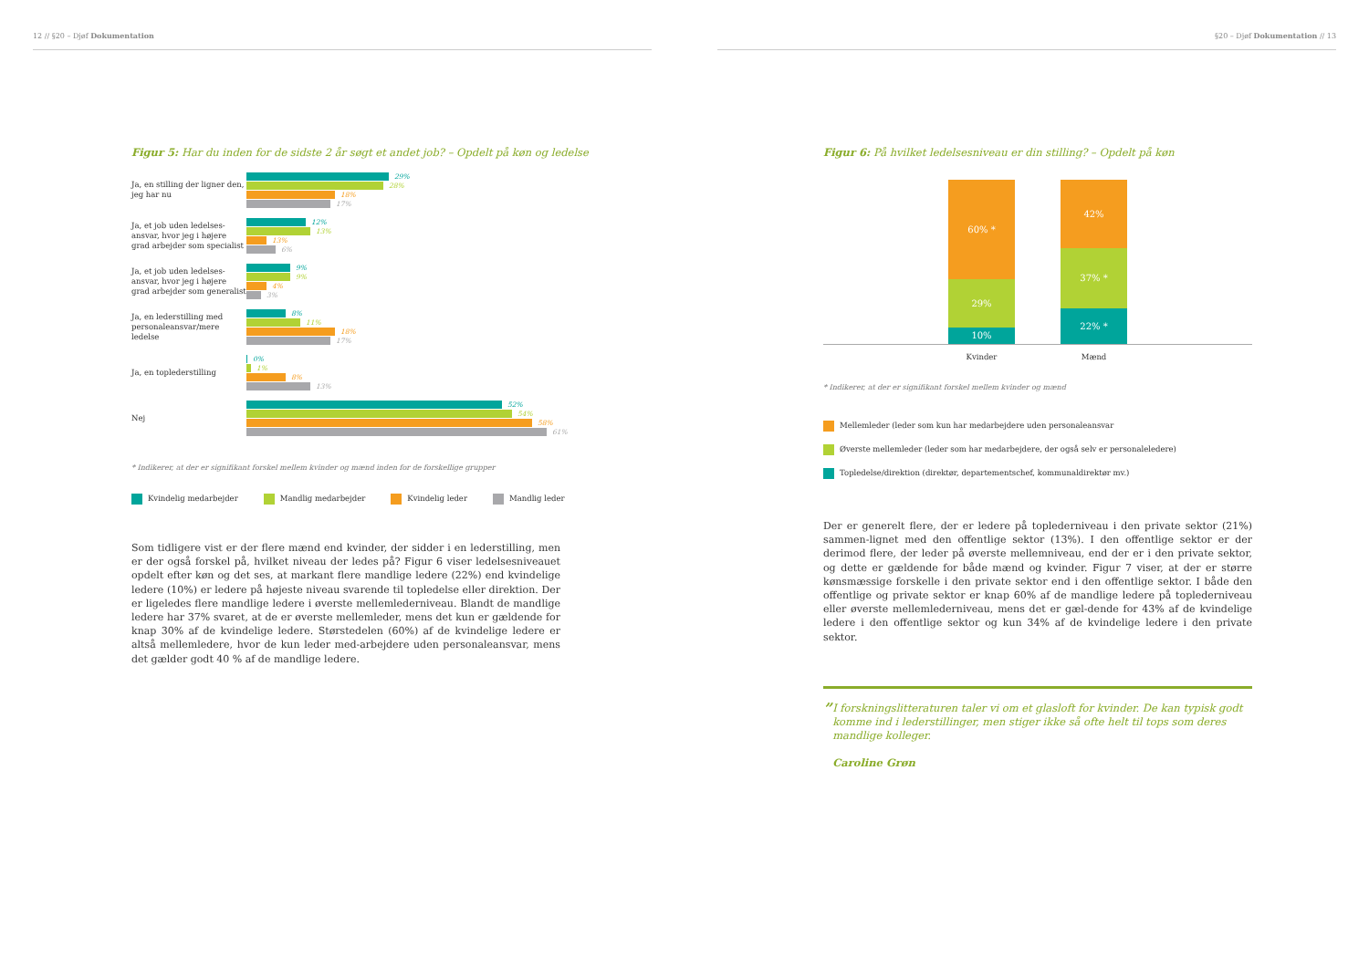12 // §20 – Djøf Dokumentation
Figur 5: Har du inden for de sidste 2 år søgt et andet job? – Opdelt på køn og ledelse
Ja, en stilling der ligner den, jeg har nu
29%
28%
18%
17%
Ja, et job uden ledelses-ansvar, hvor jeg i højere grad arbejder som specialist
12%
13%
13%
6%
Ja, et job uden ledelses-ansvar, hvor jeg i højere grad arbejder som generalist
9%
9%
4%
3%
Ja, en lederstilling med personaleansvar/mere ledelse
8%
11%
18%
17%
Ja, en toplederstilling
0%
1%
8%
13%
Nej
52%
54%
58%
61%
* Indikerer, at der er signifikant forskel mellem kvinder og mænd inden for de forskellige grupper
Kvindelig medarbejder Mandlig medarbejder Kvindelig leder Mandlig leder
Som tidligere vist er der flere mænd end kvinder, der sidder i en lederstilling, men er der også forskel på, hvilket niveau der ledes på? Figur 6 viser ledelsesniveauet opdelt efter køn og det ses, at markant flere mandlige ledere (22%) end kvindelige ledere (10%) er ledere på højeste niveau svarende til topledelse eller direktion. Der er ligeledes flere mandlige ledere i øverste mellemlederniveau. Blandt de mandlige ledere har 37% svaret, at de er øverste mellemleder, mens det kun er gældende for knap 30% af de kvindelige ledere. Størstedelen (60%) af de kvindelige ledere er altså mellemledere, hvor de kun leder med-arbejdere uden personaleansvar, mens det gælder godt 40 % af de mandlige ledere.
§20 – Djøf Dokumentation // 13
Figur 6: På hvilket ledelsesniveau er din stilling? – Opdelt på køn
60% *
29%
10%
42%
37% *
22% *
Kvinder Mænd
* Indikerer, at der er signifikant forskel mellem kvinder og mænd
Mellemleder (leder som kun har medarbejdere uden personaleansvar
Øverste mellemleder (leder som har medarbejdere, der også selv er personaleledere)
Topledelse/direktion (direktør, departementschef, kommunaldirektør mv.)
Der er generelt flere, der er ledere på toplederniveau i den private sektor (21%) sammen-lignet med den offentlige sektor (13%). I den offentlige sektor er der derimod flere, der leder på øverste mellemniveau, end der er i den private sektor, og dette er gældende for både mænd og kvinder. Figur 7 viser, at der er større kønsmæssige forskelle i den private sektor end i den offentlige sektor. I både den offentlige og private sektor er knap 60% af de mandlige ledere på toplederniveau eller øverste mellemlederniveau, mens det er gæl-dende for 43% af de kvindelige ledere i den offentlige sektor og kun 34% af de kvindelige ledere i den private sektor.
”
I forskningslitteraturen taler vi om et glasloft for kvinder. De kan typisk godt komme ind i lederstillinger, men stiger ikke så ofte helt til tops som deres mandlige kolleger.
Caroline Grøn